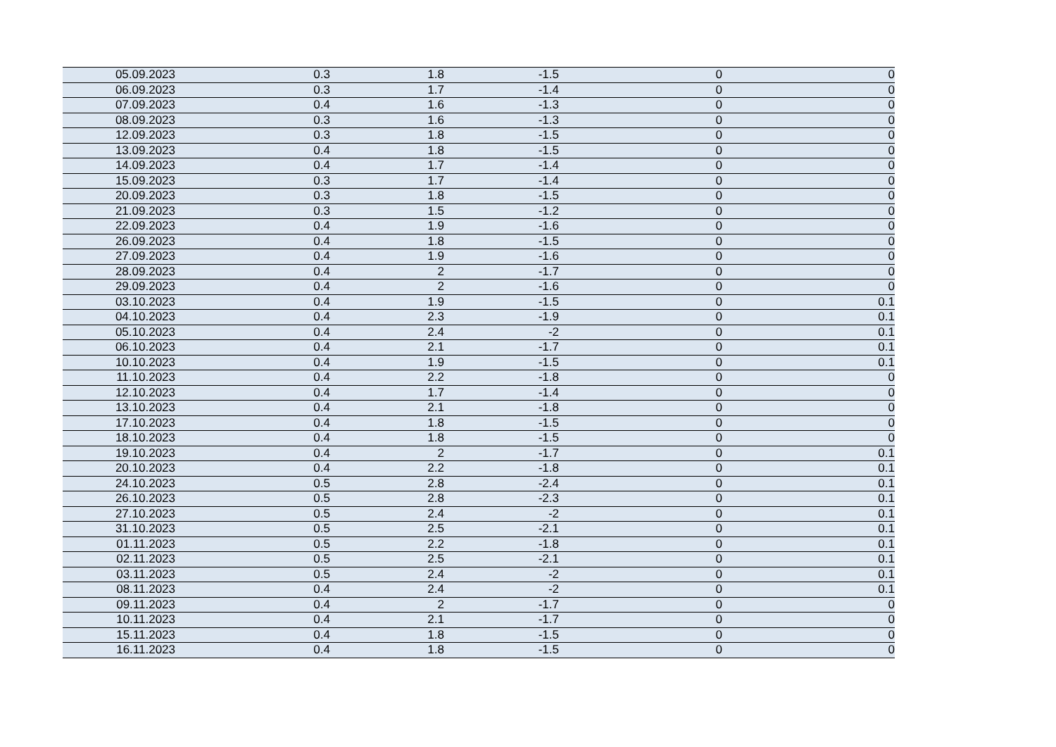| 05.09.2023 | 0.3 | 1.8 | -1.5 | 0 | 0 |
| 06.09.2023 | 0.3 | 1.7 | -1.4 | 0 | 0 |
| 07.09.2023 | 0.4 | 1.6 | -1.3 | 0 | 0 |
| 08.09.2023 | 0.3 | 1.6 | -1.3 | 0 | 0 |
| 12.09.2023 | 0.3 | 1.8 | -1.5 | 0 | 0 |
| 13.09.2023 | 0.4 | 1.8 | -1.5 | 0 | 0 |
| 14.09.2023 | 0.4 | 1.7 | -1.4 | 0 | 0 |
| 15.09.2023 | 0.3 | 1.7 | -1.4 | 0 | 0 |
| 20.09.2023 | 0.3 | 1.8 | -1.5 | 0 | 0 |
| 21.09.2023 | 0.3 | 1.5 | -1.2 | 0 | 0 |
| 22.09.2023 | 0.4 | 1.9 | -1.6 | 0 | 0 |
| 26.09.2023 | 0.4 | 1.8 | -1.5 | 0 | 0 |
| 27.09.2023 | 0.4 | 1.9 | -1.6 | 0 | 0 |
| 28.09.2023 | 0.4 | 2 | -1.7 | 0 | 0 |
| 29.09.2023 | 0.4 | 2 | -1.6 | 0 | 0 |
| 03.10.2023 | 0.4 | 1.9 | -1.5 | 0 | 0.1 |
| 04.10.2023 | 0.4 | 2.3 | -1.9 | 0 | 0.1 |
| 05.10.2023 | 0.4 | 2.4 | -2 | 0 | 0.1 |
| 06.10.2023 | 0.4 | 2.1 | -1.7 | 0 | 0.1 |
| 10.10.2023 | 0.4 | 1.9 | -1.5 | 0 | 0.1 |
| 11.10.2023 | 0.4 | 2.2 | -1.8 | 0 | 0 |
| 12.10.2023 | 0.4 | 1.7 | -1.4 | 0 | 0 |
| 13.10.2023 | 0.4 | 2.1 | -1.8 | 0 | 0 |
| 17.10.2023 | 0.4 | 1.8 | -1.5 | 0 | 0 |
| 18.10.2023 | 0.4 | 1.8 | -1.5 | 0 | 0 |
| 19.10.2023 | 0.4 | 2 | -1.7 | 0 | 0.1 |
| 20.10.2023 | 0.4 | 2.2 | -1.8 | 0 | 0.1 |
| 24.10.2023 | 0.5 | 2.8 | -2.4 | 0 | 0.1 |
| 26.10.2023 | 0.5 | 2.8 | -2.3 | 0 | 0.1 |
| 27.10.2023 | 0.5 | 2.4 | -2 | 0 | 0.1 |
| 31.10.2023 | 0.5 | 2.5 | -2.1 | 0 | 0.1 |
| 01.11.2023 | 0.5 | 2.2 | -1.8 | 0 | 0.1 |
| 02.11.2023 | 0.5 | 2.5 | -2.1 | 0 | 0.1 |
| 03.11.2023 | 0.5 | 2.4 | -2 | 0 | 0.1 |
| 08.11.2023 | 0.4 | 2.4 | -2 | 0 | 0.1 |
| 09.11.2023 | 0.4 | 2 | -1.7 | 0 | 0 |
| 10.11.2023 | 0.4 | 2.1 | -1.7 | 0 | 0 |
| 15.11.2023 | 0.4 | 1.8 | -1.5 | 0 | 0 |
| 16.11.2023 | 0.4 | 1.8 | -1.5 | 0 | 0 |